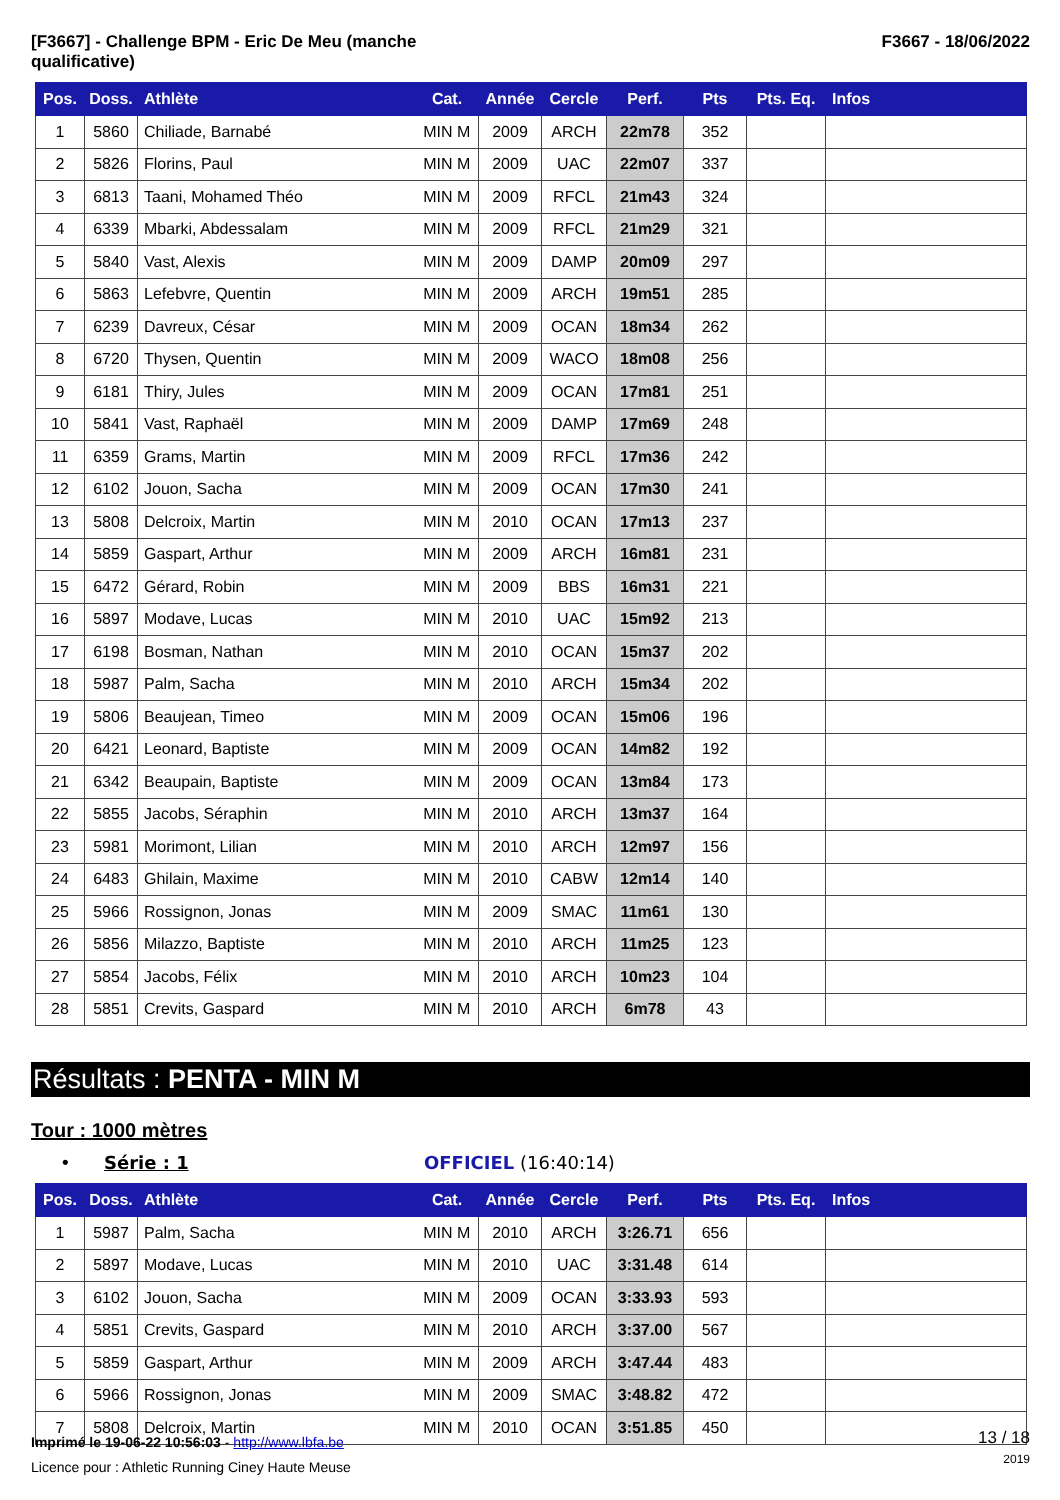[F3667] - Challenge BPM - Eric De Meu (manche
qualificative)
F3667 - 18/06/2022
| Pos. | Doss. | Athlète | Cat. | Année | Cercle | Perf. | Pts | Pts. Eq. | Infos |
| --- | --- | --- | --- | --- | --- | --- | --- | --- | --- |
| 1 | 5860 | Chiliade, Barnabé | MIN M | 2009 | ARCH | 22m78 | 352 | | |
| 2 | 5826 | Florins, Paul | MIN M | 2009 | UAC | 22m07 | 337 | | |
| 3 | 6813 | Taani, Mohamed Théo | MIN M | 2009 | RFCL | 21m43 | 324 | | |
| 4 | 6339 | Mbarki, Abdessalam | MIN M | 2009 | RFCL | 21m29 | 321 | | |
| 5 | 5840 | Vast, Alexis | MIN M | 2009 | DAMP | 20m09 | 297 | | |
| 6 | 5863 | Lefebvre, Quentin | MIN M | 2009 | ARCH | 19m51 | 285 | | |
| 7 | 6239 | Davreux, César | MIN M | 2009 | OCAN | 18m34 | 262 | | |
| 8 | 6720 | Thysen, Quentin | MIN M | 2009 | WACO | 18m08 | 256 | | |
| 9 | 6181 | Thiry, Jules | MIN M | 2009 | OCAN | 17m81 | 251 | | |
| 10 | 5841 | Vast, Raphaël | MIN M | 2009 | DAMP | 17m69 | 248 | | |
| 11 | 6359 | Grams, Martin | MIN M | 2009 | RFCL | 17m36 | 242 | | |
| 12 | 6102 | Jouon, Sacha | MIN M | 2009 | OCAN | 17m30 | 241 | | |
| 13 | 5808 | Delcroix, Martin | MIN M | 2010 | OCAN | 17m13 | 237 | | |
| 14 | 5859 | Gaspart, Arthur | MIN M | 2009 | ARCH | 16m81 | 231 | | |
| 15 | 6472 | Gérard, Robin | MIN M | 2009 | BBS | 16m31 | 221 | | |
| 16 | 5897 | Modave, Lucas | MIN M | 2010 | UAC | 15m92 | 213 | | |
| 17 | 6198 | Bosman, Nathan | MIN M | 2010 | OCAN | 15m37 | 202 | | |
| 18 | 5987 | Palm, Sacha | MIN M | 2010 | ARCH | 15m34 | 202 | | |
| 19 | 5806 | Beaujean, Timeo | MIN M | 2009 | OCAN | 15m06 | 196 | | |
| 20 | 6421 | Leonard, Baptiste | MIN M | 2009 | OCAN | 14m82 | 192 | | |
| 21 | 6342 | Beaupain, Baptiste | MIN M | 2009 | OCAN | 13m84 | 173 | | |
| 22 | 5855 | Jacobs, Séraphin | MIN M | 2010 | ARCH | 13m37 | 164 | | |
| 23 | 5981 | Morimont, Lilian | MIN M | 2010 | ARCH | 12m97 | 156 | | |
| 24 | 6483 | Ghilain, Maxime | MIN M | 2010 | CABW | 12m14 | 140 | | |
| 25 | 5966 | Rossignon, Jonas | MIN M | 2009 | SMAC | 11m61 | 130 | | |
| 26 | 5856 | Milazzo, Baptiste | MIN M | 2010 | ARCH | 11m25 | 123 | | |
| 27 | 5854 | Jacobs, Félix | MIN M | 2010 | ARCH | 10m23 | 104 | | |
| 28 | 5851 | Crevits, Gaspard | MIN M | 2010 | ARCH | 6m78 | 43 | | |
Résultats : PENTA - MIN M
Tour : 1000 mètres
• Série : 1 OFFICIEL (16:40:14)
| Pos. | Doss. | Athlète | Cat. | Année | Cercle | Perf. | Pts | Pts. Eq. | Infos |
| --- | --- | --- | --- | --- | --- | --- | --- | --- | --- |
| 1 | 5987 | Palm, Sacha | MIN M | 2010 | ARCH | 3:26.71 | 656 | | |
| 2 | 5897 | Modave, Lucas | MIN M | 2010 | UAC | 3:31.48 | 614 | | |
| 3 | 6102 | Jouon, Sacha | MIN M | 2009 | OCAN | 3:33.93 | 593 | | |
| 4 | 5851 | Crevits, Gaspard | MIN M | 2010 | ARCH | 3:37.00 | 567 | | |
| 5 | 5859 | Gaspart, Arthur | MIN M | 2009 | ARCH | 3:47.44 | 483 | | |
| 6 | 5966 | Rossignon, Jonas | MIN M | 2009 | SMAC | 3:48.82 | 472 | | |
| 7 | 5808 | Delcroix, Martin | MIN M | 2010 | OCAN | 3:51.85 | 450 | | |
Imprimé le 19-06-22 10:56:03 - http://www.lbfa.be
Licence pour : Athletic Running Ciney Haute Meuse
13 / 18
2019